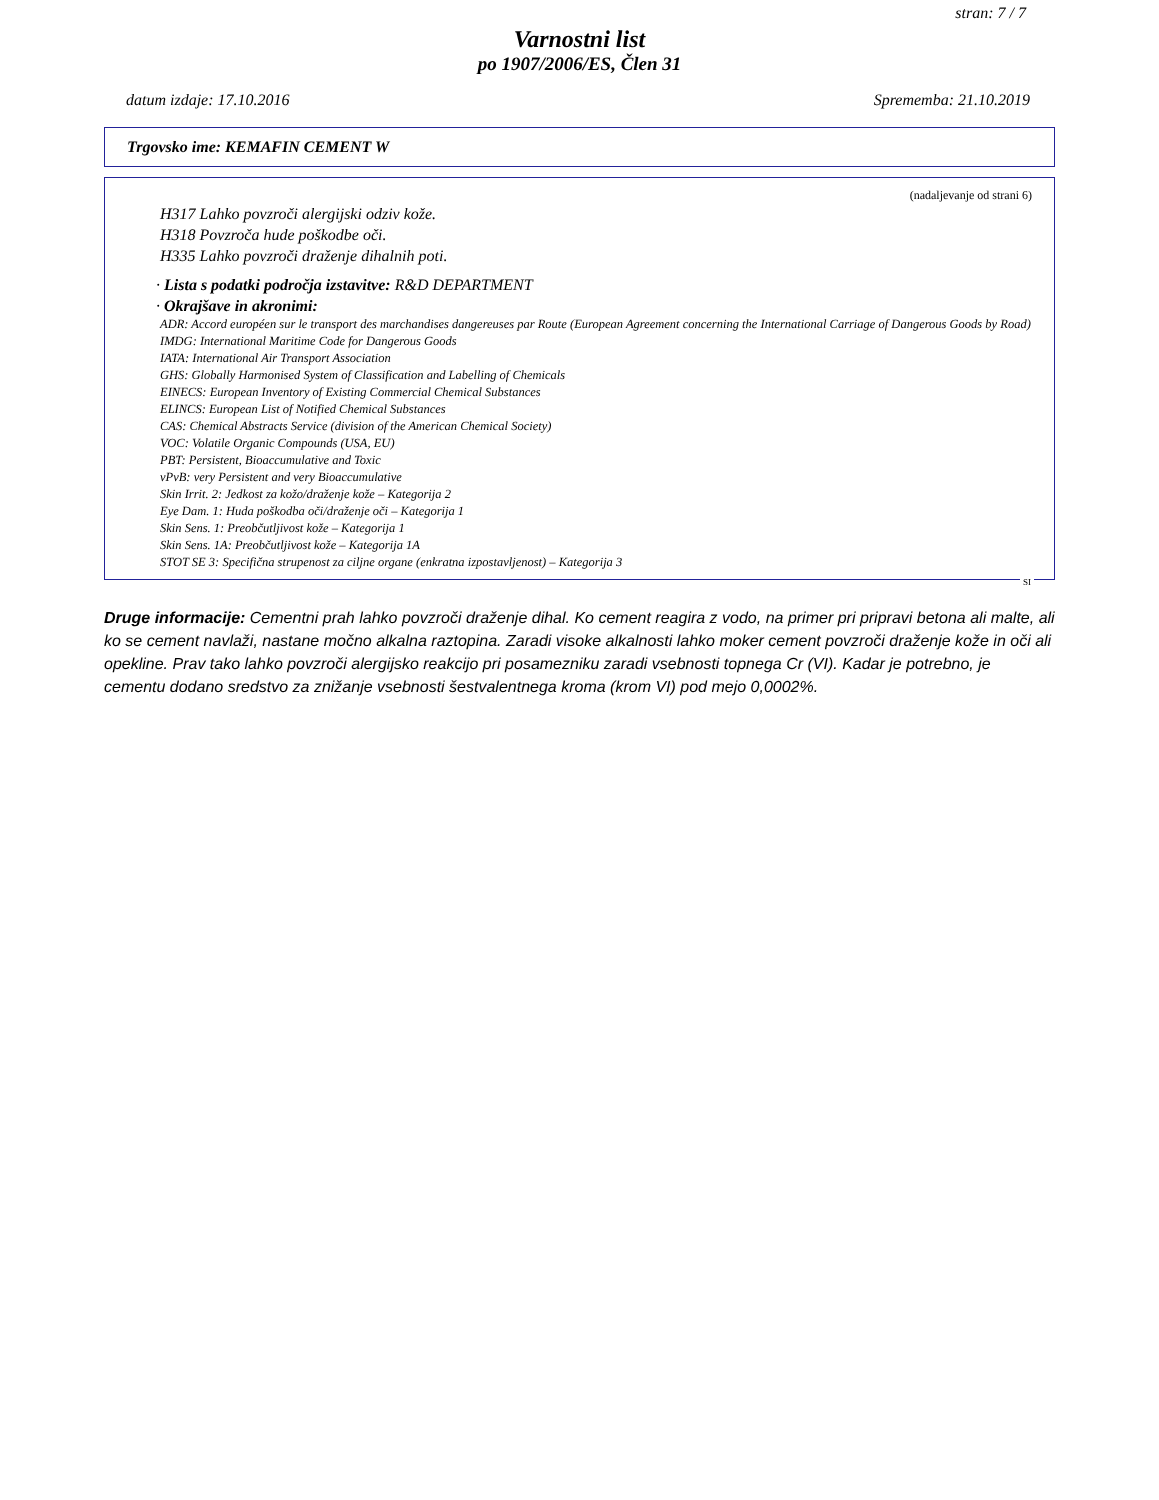stran: 7 / 7
Varnostni list
po 1907/2006/ES, Člen 31
datum izdaje: 17.10.2016 Sprememba: 21.10.2019
Trgovsko ime: KEMAFIN CEMENT W
(nadaljevanje od strani 6)
H317 Lahko povzroči alergijski odziv kože.
H318 Povzroča hude poškodbe oči.
H335 Lahko povzroči draženje dihalnih poti.
· Lista s podatki področja izstavitve: R&D DEPARTMENT
· Okrajšave in akronimi:
ADR: Accord européen sur le transport des marchandises dangereuses par Route (European Agreement concerning the International Carriage of Dangerous Goods by Road)
IMDG: International Maritime Code for Dangerous Goods
IATA: International Air Transport Association
GHS: Globally Harmonised System of Classification and Labelling of Chemicals
EINECS: European Inventory of Existing Commercial Chemical Substances
ELINCS: European List of Notified Chemical Substances
CAS: Chemical Abstracts Service (division of the American Chemical Society)
VOC: Volatile Organic Compounds (USA, EU)
PBT: Persistent, Bioaccumulative and Toxic
vPvB: very Persistent and very Bioaccumulative
Skin Irrit. 2: Jedkost za kožo/draženje kože – Kategorija 2
Eye Dam. 1: Huda poškodba oči/draženje oči – Kategorija 1
Skin Sens. 1: Preobčutljivost kože – Kategorija 1
Skin Sens. 1A: Preobčutljivost kože – Kategorija 1A
STOT SE 3: Specifična strupenost za ciljne organe (enkratna izpostavljenost) – Kategorija 3
SI
Druge informacije: Cementni prah lahko povzroči draženje dihal. Ko cement reagira z vodo, na primer pri pripravi betona ali malte, ali ko se cement navlaži, nastane močno alkalna raztopina. Zaradi visoke alkalnosti lahko moker cement povzroči draženje kože in oči ali opekline. Prav tako lahko povzroči alergijsko reakcijo pri posamezniku zaradi vsebnosti topnega Cr (VI). Kadar je potrebno, je cementu dodano sredstvo za znižanje vsebnosti šestvalentnega kroma (krom VI) pod mejo 0,0002%.